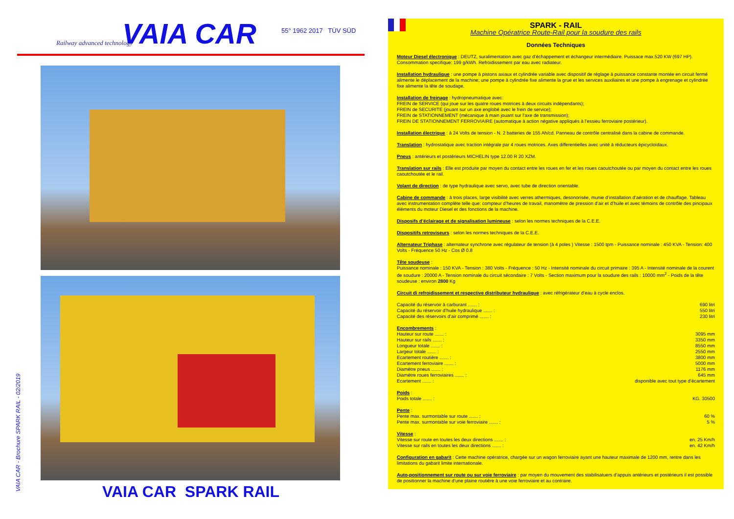Railway advanced technology VAIA CAR 55° 1962 2017 TÜV SÜD
VAIA CAR SPARK RAIL
VAIA CAR - Brochure SPARK RAIL - 02/2019
SPARK - RAIL
Machine Opératrice Route-Rail pour la soudure des rails
Données Techniques
Moteur Diesel électronique : DEUTZ, suralimentation avec gaz d’échappement et échangeur intermédiaire. Puissace max.520 KW (697 HP). Consommation specifique: 199 g/kWh. Refroidissement par eau avec radiateur.
Installation hydraulique : une pompe à pistons axiaux et cylindrée variable avec dispositif de réglage à puissance constante montée en circuit fermé alimente le déplacement de la machine; une pompe à cylindrée fixe alimente la grue et les services auxiliaires et une pompe à engrenage et cylindrée fixe alimente la tête de soudage.
Installation de freinage : hydropneumatique avec:
FREIN de SERVICE (qui joue sur les quatre roues motrices à deux circuits indépendants);
FREIN de SECURITE (jouant sur un axe englobé avec le frein de service);
FREIN de STATIONNEMENT (mécanique à main jouant sur l’axe de transmission);
FREIN DE STATIONNEMENT FERROVIAIRE (automatique à action négative appliqués à l’essieu ferroviaire postérieur).
Installation électrique : à 24 Volts de tension - N. 2 batteries de 155 Ah/cd. Panneau de contrôle centralisé dans la cabine de commande.
Translation : hydrostatique avec traction intégrale par 4 roues motrices. Axes differentielles avec unité à réducteurs épicycloïdaux.
Pneus : antérieurs et postérieurs MICHELIN type 12.00 R 20 XZM.
Translation sur rails : Elle est produite par moyen du contact entre les roues en fer et les roues caoutchoutée ou par moyen du contact entre les roues caoutchoutée et le rail.
Volant de direction : de type hydraulique avec servo, avec tube de direction orientable.
Cabine de commande : à trois places, large visibilité avec verres athermiques, desonorisée, munie d’installation d’aération et de chauffage. Tableau avec instrumentation complète telle que: compteur d’heures de travail, manomètre de pression d’air et d’huile et avec témoins de contrôle des pincipaux éléments du moteur Diesel et des fonctions de la machine.
Disposifs d’éclairage et de signalisation lumineuse : selon les normes techniques de la C.E.E.
Dispositifs retroviseurs : selon les normes techniques de la C.E.E.
Alternateur Triphase : alternateur synchrone avec régulateur de tension (à 4 poles ) Vitesse : 1500 tpm - Puissance nominale : 450 KVA - Tension: 400 Volts - Fréquence 50 Hz - Cos Ø 0.8
Tête soudeuse :
Puissance nominale : 150 KVA - Tension : 380 Volts - Fréquence : 50 Hz - Intensité nominale du circuit primaire : 395 A - Intensité nominale de la courent de soudure : 20000 A - Tension nominale du circuit sécondaire : 7 Volts - Section maximum pour la soudure des rails : 10000 mm<sup>2</sup> - Poids de la tête soudeuse : environ 2800 Kg
Circuit di refroidissement et respective distributeur hydraulique : avec réfrigérateur d’eau à cycle enclos.
Capacité du réservoir à carburant ....... : 690 litri
Capacité du réservoir d’huile hydraulique ....... : 550 litri
Capacité des réservoirs d’air comprimé ....... : 230 litri
Encombrements :
Hauteur sur route ....... : 3095 mm
Hauteur sur rails ....... : 3350 mm
Longueur totale ....... : 8550 mm
Largeur totale ....... : 2550 mm
Ecartement routière ....... : 3800 mm
Ecartement ferroviaire ....... : 5000 mm
Diamètre pneus ....... : 1176 mm
Diamètre roues ferroviaires ....... : 645 mm
Ecartement ....... : disponible avec tout type d’écartement
Poids :
Poids totale ....... : KG. 30500
Pente :
Pente max. surmontable sur route ....... : 60 %
Pente max. surmontable sur voie ferroviaire ....... : 5 %
Vitesse :
Vitesse sur route en toutes les deux directions ....... : en. 25 Km/h
Vitesse sur rails en toutes les deux directions ....... : en. 42 Km/h
Configuration en gabarit : Cette machine opératrice, chargée sur un wagon ferroviaire ayant une hauteur maximale de 1200 mm, rentre dans les limitations du gabarit limite internationale.
Auto-positionnement sur route ou sur voie ferroviaire : par moyen du mouvement des stabilisatuers d’appuis antérieurs et postérieurs il est possible de positionner la machine d’une plaine routière à une voie ferroviaire et au contraire.